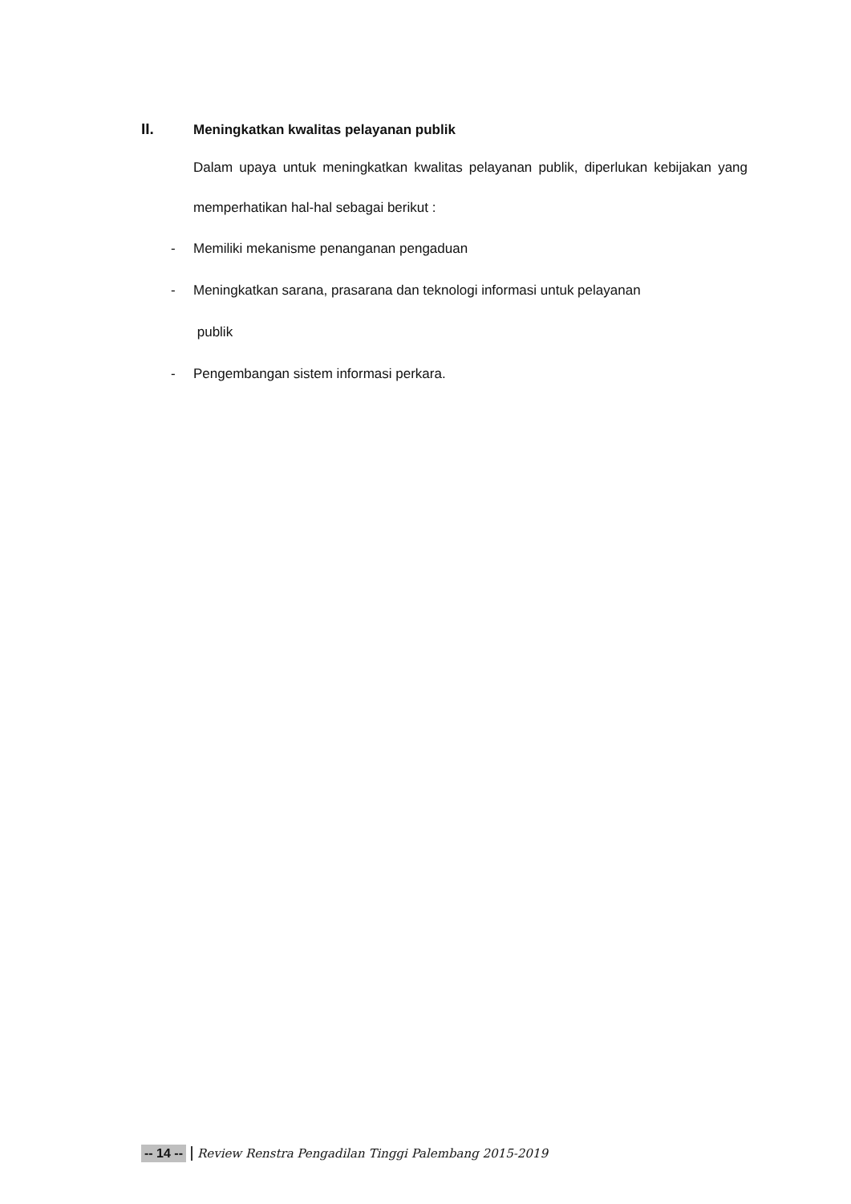II. Meningkatkan kwalitas pelayanan publik
Dalam upaya untuk meningkatkan kwalitas pelayanan publik, diperlukan kebijakan yang memperhatikan hal-hal sebagai berikut :
- Memiliki mekanisme penanganan pengaduan
- Meningkatkan sarana, prasarana dan teknologi informasi untuk pelayanan
publik
- Pengembangan sistem informasi perkara.
-- 14 -- Review Renstra Pengadilan Tinggi Palembang 2015-2019